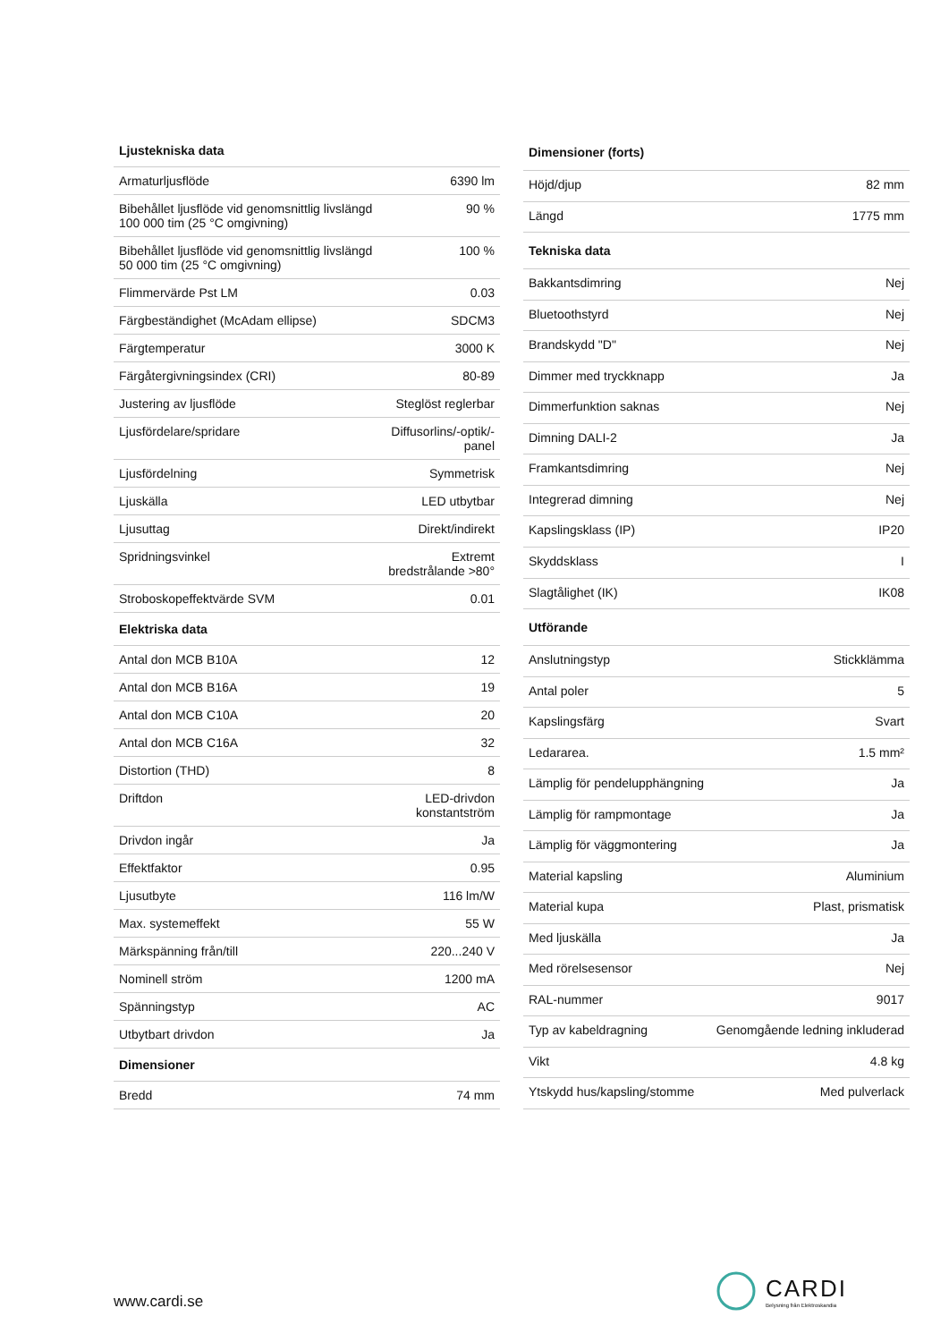| Ljustekniska data | |
| --- | --- |
| Armaturljusflöde | 6390 lm |
| Bibehållet ljusflöde vid genomsnittlig livslängd 100 000 tim (25 °C omgivning) | 90 % |
| Bibehållet ljusflöde vid genomsnittlig livslängd 50 000 tim (25 °C omgivning) | 100 % |
| Flimmervärde Pst LM | 0.03 |
| Färgbeständighet (McAdam ellipse) | SDCM3 |
| Färgtemperatur | 3000 K |
| Färgåtergivningsindex (CRI) | 80-89 |
| Justering av ljusflöde | Steglöst reglerbar |
| Ljusfördelare/spridare | Diffusorlins/-optik/-panel |
| Ljusfördelning | Symmetrisk |
| Ljuskälla | LED utbytbar |
| Ljusuttag | Direkt/indirekt |
| Spridningsvinkel | Extremt bredstrålande >80° |
| Stroboskopeffektvärde SVM | 0.01 |
| Elektriska data | |
| Antal don MCB B10A | 12 |
| Antal don MCB B16A | 19 |
| Antal don MCB C10A | 20 |
| Antal don MCB C16A | 32 |
| Distortion (THD) | 8 |
| Driftdon | LED-drivdon konstantström |
| Drivdon ingår | Ja |
| Effektfaktor | 0.95 |
| Ljusutbyte | 116 lm/W |
| Max. systemeffekt | 55 W |
| Märkspänning från/till | 220...240 V |
| Nominell ström | 1200 mA |
| Spänningstyp | AC |
| Utbytbart drivdon | Ja |
| Dimensioner | |
| Bredd | 74 mm |
| Dimensioner (forts) | |
| --- | --- |
| Höjd/djup | 82 mm |
| Längd | 1775 mm |
| Tekniska data | |
| Bakkantsdimring | Nej |
| Bluetoothstyrd | Nej |
| Brandskydd "D" | Nej |
| Dimmer med tryckknapp | Ja |
| Dimmerfunktion saknas | Nej |
| Dimning DALI-2 | Ja |
| Framkantsdimring | Nej |
| Integrerad dimning | Nej |
| Kapslingsklass (IP) | IP20 |
| Skyddsklass | I |
| Slagtålighet (IK) | IK08 |
| Utförande | |
| Anslutningstyp | Stickklämma |
| Antal poler | 5 |
| Kapslingsfärg | Svart |
| Ledararea. | 1.5 mm² |
| Lämplig för pendelupphängning | Ja |
| Lämplig för rampmontage | Ja |
| Lämplig för väggmontering | Ja |
| Material kapsling | Aluminium |
| Material kupa | Plast, prismatisk |
| Med ljuskälla | Ja |
| Med rörelsesensor | Nej |
| RAL-nummer | 9017 |
| Typ av kabeldragning | Genomgående ledning inkluderad |
| Vikt | 4.8 kg |
| Ytskydd hus/kapsling/stomme | Med pulverlack |
www.cardi.se
CARDI
Belysning från Elektroskandia